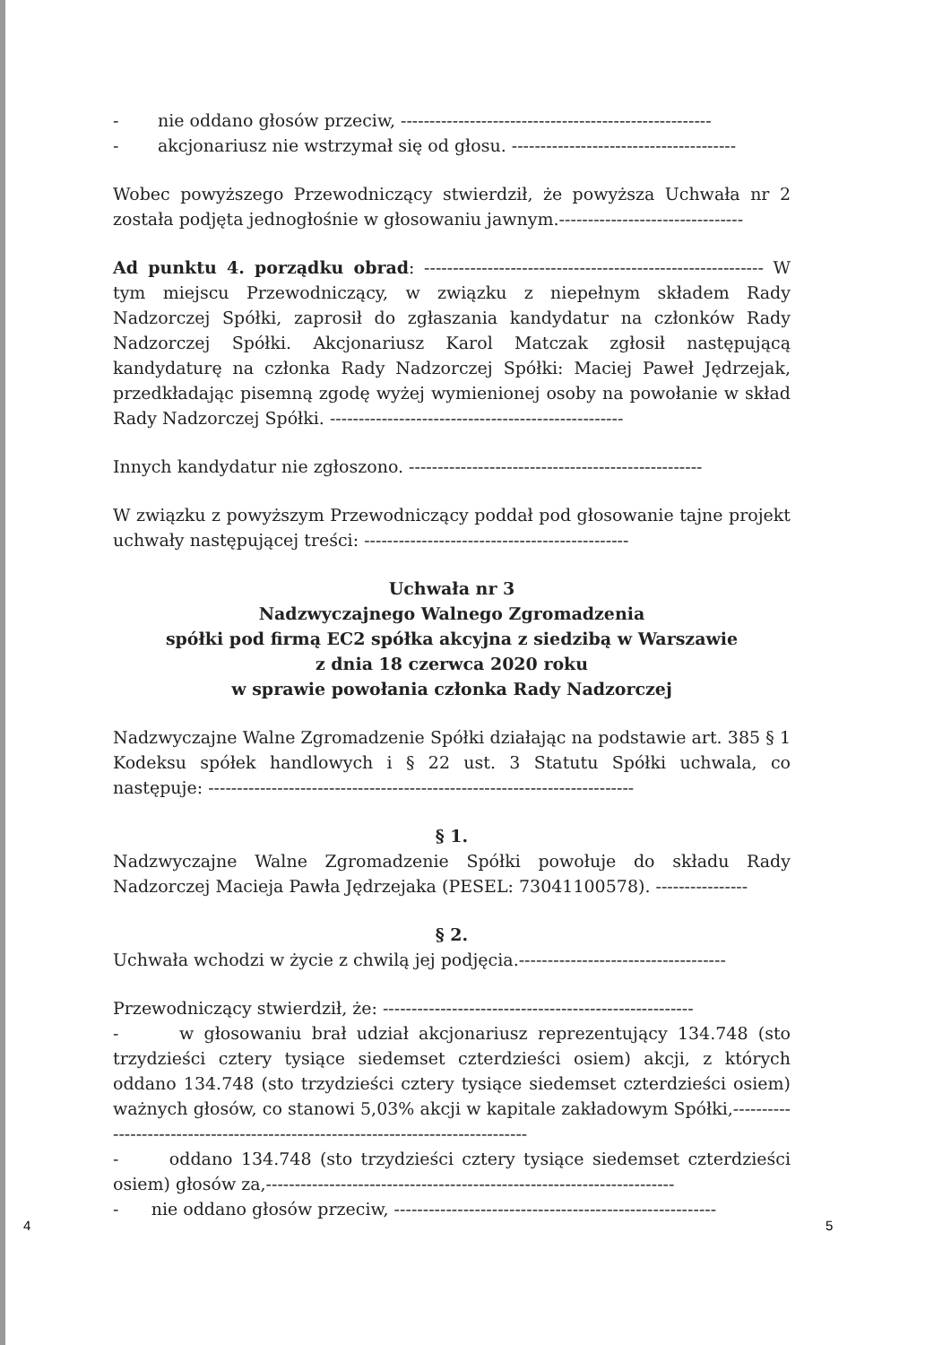- nie oddano głosów przeciw, ------------------------------------------------------
- akcjonariusz nie wstrzymał się od głosu. ---------------------------------------
Wobec powyższego Przewodniczący stwierdził, że powyższa Uchwała nr 2 została podjęta jednogłośnie w głosowaniu jawnym.--------------------------------
Ad punktu 4. porządku obrad: ----------------------------------------------------------- W tym miejscu Przewodniczący, w związku z niepełnym składem Rady Nadzorczej Spółki, zaprosił do zgłaszania kandydatur na członków Rady Nadzorczej Spółki. Akcjonariusz Karol Matczak zgłosił następującą kandydaturę na członka Rady Nadzorczej Spółki: Maciej Paweł Jędrzejak, przedkładając pisemną zgodę wyżej wymienionej osoby na powołanie w skład Rady Nadzorczej Spółki. ---------------------------------------------------
Innych kandydatur nie zgłoszono. ---------------------------------------------------
W związku z powyższym Przewodniczący poddał pod głosowanie tajne projekt uchwały następującej treści: ----------------------------------------------
Uchwała nr 3
Nadzwyczajnego Walnego Zgromadzenia
spółki pod firmą EC2 spółka akcyjna z siedzibą w Warszawie
z dnia 18 czerwca 2020 roku
w sprawie powołania członka Rady Nadzorczej
Nadzwyczajne Walne Zgromadzenie Spółki działając na podstawie art. 385 § 1 Kodeksu spółek handlowych i § 22 ust. 3 Statutu Spółki uchwala, co następuje: --------------------------------------------------------------------------
§ 1.
Nadzwyczajne Walne Zgromadzenie Spółki powołuje do składu Rady Nadzorczej Macieja Pawła Jędrzejaka (PESEL: 73041100578). ----------------
§ 2.
Uchwała wchodzi w życie z chwilą jej podjęcia.------------------------------------
Przewodniczący stwierdził, że: ------------------------------------------------------
- w głosowaniu brał udział akcjonariusz reprezentujący 134.748 (sto trzydzieści cztery tysiące siedemset czterdzieści osiem) akcji, z których oddano 134.748 (sto trzydzieści cztery tysiące siedemset czterdzieści osiem) ważnych głosów, co stanowi 5,03% akcji w kapitale zakładowym Spółki,----------------------------------------------------------------------------------
- oddano 134.748 (sto trzydzieści cztery tysiące siedemset czterdzieści osiem) głosów za,-----------------------------------------------------------------------
- nie oddano głosów przeciw, --------------------------------------------------------
4 5